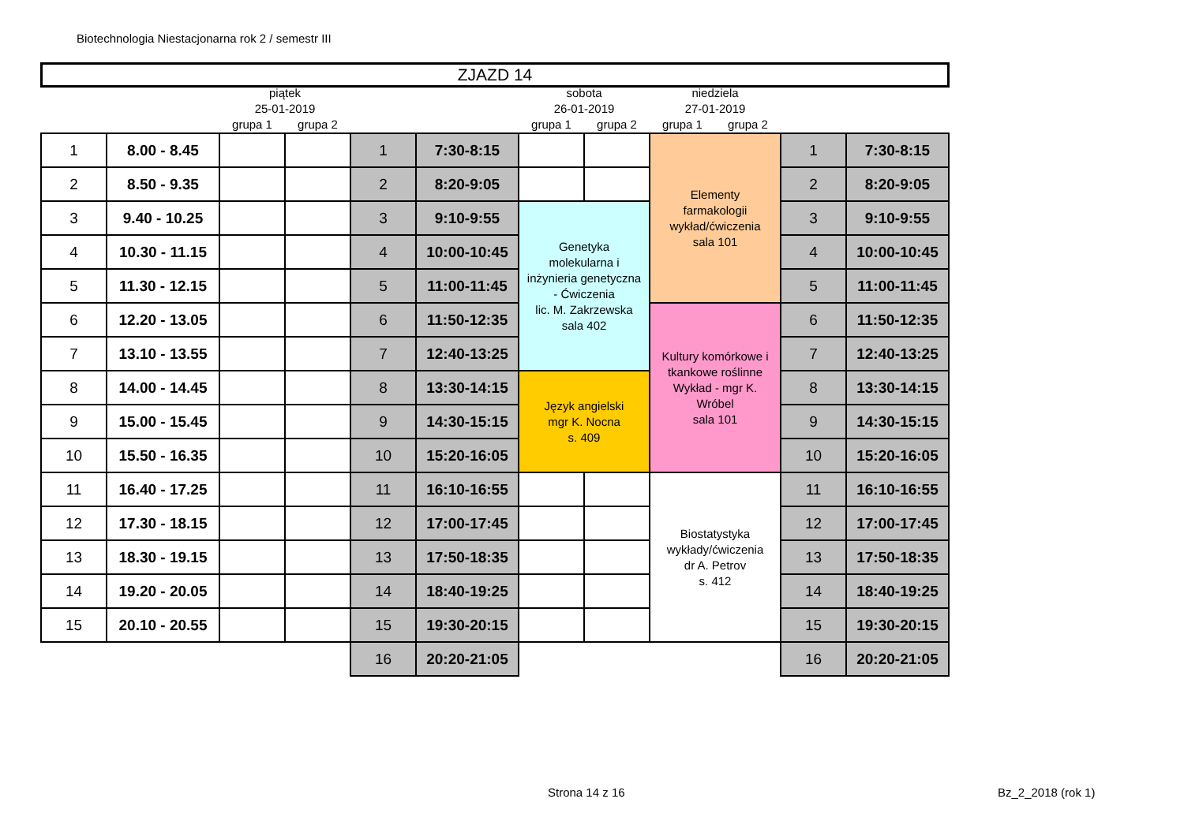Biotechnologia Niestacjonarna rok 2 / semestr III
ZJAZD 14
| | | piątek | | | | sobota | | niedziela | | | |
| --- | --- | --- | --- | --- | --- | --- | --- | --- | --- | --- | --- |
| | | 25-01-2019 | | | | 26-01-2019 | | 27-01-2019 | | | |
| | | grupa 1 | grupa 2 | | | grupa 1 | grupa 2 | grupa 1 | grupa 2 | | |
| 1 | 8.00 - 8.45 | | | 1 | 7:30-8:15 | | | Elementy farmakologii wykład/ćwiczenia sala 101 | | 1 | 7:30-8:15 |
| 2 | 8.50 - 9.35 | | | 2 | 8:20-9:05 | | | | | 2 | 8:20-9:05 |
| 3 | 9.40 - 10.25 | | | 3 | 9:10-9:55 | Genetyka molekularna i inżynieria genetyczna - Ćwiczenia lic. M. Zakrzewska sala 402 | | | | 3 | 9:10-9:55 |
| 4 | 10.30 - 11.15 | | | 4 | 10:00-10:45 | | | | | 4 | 10:00-10:45 |
| 5 | 11.30 - 12.15 | | | 5 | 11:00-11:45 | | | | | 5 | 11:00-11:45 |
| 6 | 12.20 - 13.05 | | | 6 | 11:50-12:35 | | | Kultury komórkowe i tkankowe roślinne Wykład - mgr K. Wróbel sala 101 | | 6 | 11:50-12:35 |
| 7 | 13.10 - 13.55 | | | 7 | 12:40-13:25 | | | | | 7 | 12:40-13:25 |
| 8 | 14.00 - 14.45 | | | 8 | 13:30-14:15 | Język angielski mgr K. Nocna s. 409 | | | | 8 | 13:30-14:15 |
| 9 | 15.00 - 15.45 | | | 9 | 14:30-15:15 | | | | | 9 | 14:30-15:15 |
| 10 | 15.50 - 16.35 | | | 10 | 15:20-16:05 | | | | | 10 | 15:20-16:05 |
| 11 | 16.40 - 17.25 | | | 11 | 16:10-16:55 | | | Biostatystyka wykłady/ćwiczenia dr A. Petrov s. 412 | | 11 | 16:10-16:55 |
| 12 | 17.30 - 18.15 | | | 12 | 17:00-17:45 | | | | | 12 | 17:00-17:45 |
| 13 | 18.30 - 19.15 | | | 13 | 17:50-18:35 | | | | | 13 | 17:50-18:35 |
| 14 | 19.20 - 20.05 | | | 14 | 18:40-19:25 | | | | | 14 | 18:40-19:25 |
| 15 | 20.10 - 20.55 | | | 15 | 19:30-20:15 | | | | | 15 | 19:30-20:15 |
| | | | | 16 | 20:20-21:05 | | | | | 16 | 20:20-21:05 |
Strona 14 z 16 Bz_2_2018 (rok 1)